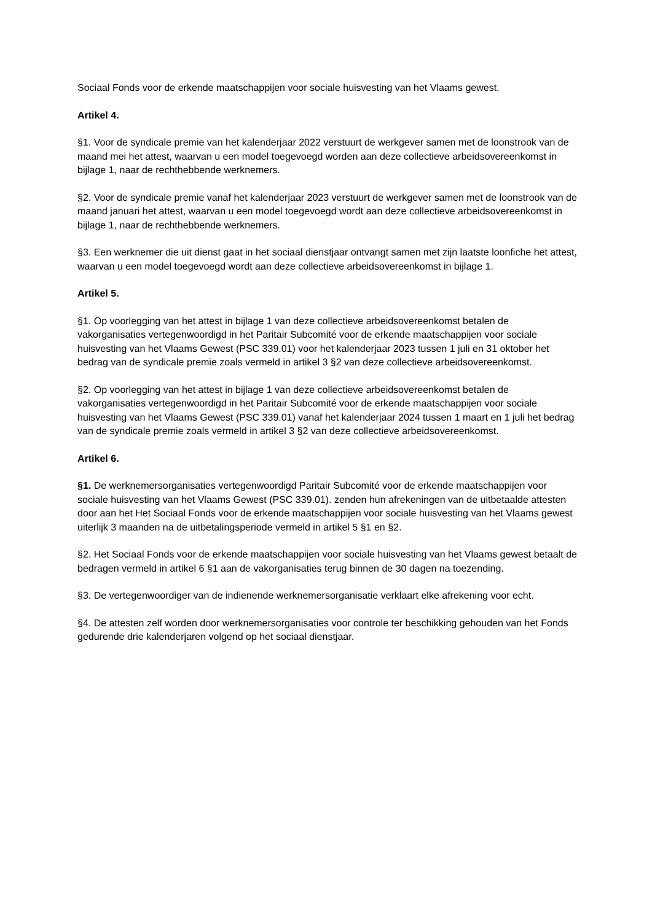Sociaal Fonds voor de erkende maatschappijen voor sociale huisvesting van het Vlaams gewest.
Artikel 4.
§1. Voor de syndicale premie van het kalenderjaar 2022 verstuurt de werkgever samen met de loonstrook van de maand mei het attest, waarvan u een model toegevoegd worden aan deze collectieve arbeidsovereenkomst in bijlage 1, naar de rechthebbende werknemers.
§2. Voor de syndicale premie vanaf het kalenderjaar 2023 verstuurt de werkgever samen met de loonstrook van de maand januari het attest, waarvan u een model toegevoegd wordt aan deze collectieve arbeidsovereenkomst in bijlage 1, naar de rechthebbende werknemers.
§3. Een werknemer die uit dienst gaat in het sociaal dienstjaar ontvangt samen met zijn laatste loonfiche het attest, waarvan u een model toegevoegd wordt aan deze collectieve arbeidsovereenkomst in bijlage 1.
Artikel 5.
§1. Op voorlegging van het attest in bijlage 1 van deze collectieve arbeidsovereenkomst betalen de vakorganisaties vertegenwoordigd in het Paritair Subcomité voor de erkende maatschappijen voor sociale huisvesting van het Vlaams Gewest (PSC 339.01) voor het kalenderjaar 2023 tussen 1 juli en 31 oktober het bedrag van de syndicale premie zoals vermeld in artikel 3 §2 van deze collectieve arbeidsovereenkomst.
§2. Op voorlegging van het attest in bijlage 1 van deze collectieve arbeidsovereenkomst betalen de vakorganisaties vertegenwoordigd in het Paritair Subcomité voor de erkende maatschappijen voor sociale huisvesting van het Vlaams Gewest (PSC 339.01) vanaf het kalenderjaar 2024 tussen 1 maart en 1 juli het bedrag van de syndicale premie zoals vermeld in artikel 3 §2 van deze collectieve arbeidsovereenkomst.
Artikel 6.
§1. De werknemersorganisaties vertegenwoordigd Paritair Subcomité voor de erkende maatschappijen voor sociale huisvesting van het Vlaams Gewest (PSC 339.01). zenden hun afrekeningen van de uitbetaalde attesten door aan het Het Sociaal Fonds voor de erkende maatschappijen voor sociale huisvesting van het Vlaams gewest uiterlijk 3 maanden na de uitbetalingsperiode vermeld in artikel 5 §1 en §2.
§2. Het Sociaal Fonds voor de erkende maatschappijen voor sociale huisvesting van het Vlaams gewest betaalt de bedragen vermeld in artikel 6 §1 aan de vakorganisaties terug binnen de 30 dagen na toezending.
§3. De vertegenwoordiger van de indienende werknemersorganisatie verklaart elke afrekening voor echt.
§4. De attesten zelf worden door werknemersorganisaties voor controle ter beschikking gehouden van het Fonds gedurende drie kalenderjaren volgend op het sociaal dienstjaar.